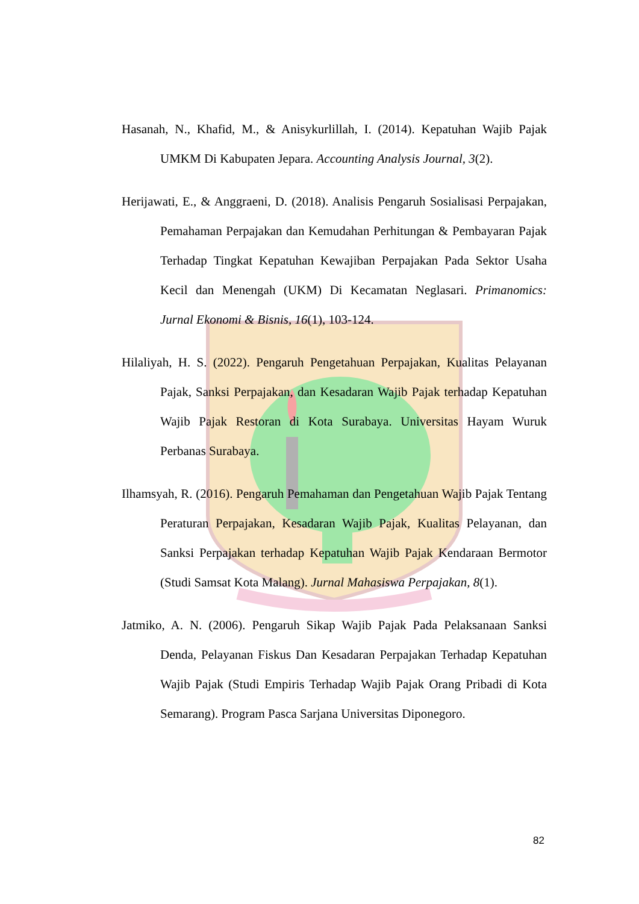Hasanah, N., Khafid, M., & Anisykurlillah, I. (2014). Kepatuhan Wajib Pajak UMKM Di Kabupaten Jepara. Accounting Analysis Journal, 3(2).
Herijawati, E., & Anggraeni, D. (2018). Analisis Pengaruh Sosialisasi Perpajakan, Pemahaman Perpajakan dan Kemudahan Perhitungan & Pembayaran Pajak Terhadap Tingkat Kepatuhan Kewajiban Perpajakan Pada Sektor Usaha Kecil dan Menengah (UKM) Di Kecamatan Neglasari. Primanomics: Jurnal Ekonomi & Bisnis, 16(1), 103-124.
Hilaliyah, H. S. (2022). Pengaruh Pengetahuan Perpajakan, Kualitas Pelayanan Pajak, Sanksi Perpajakan, dan Kesadaran Wajib Pajak terhadap Kepatuhan Wajib Pajak Restoran di Kota Surabaya. Universitas Hayam Wuruk Perbanas Surabaya.
Ilhamsyah, R. (2016). Pengaruh Pemahaman dan Pengetahuan Wajib Pajak Tentang Peraturan Perpajakan, Kesadaran Wajib Pajak, Kualitas Pelayanan, dan Sanksi Perpajakan terhadap Kepatuhan Wajib Pajak Kendaraan Bermotor (Studi Samsat Kota Malang). Jurnal Mahasiswa Perpajakan, 8(1).
Jatmiko, A. N. (2006). Pengaruh Sikap Wajib Pajak Pada Pelaksanaan Sanksi Denda, Pelayanan Fiskus Dan Kesadaran Perpajakan Terhadap Kepatuhan Wajib Pajak (Studi Empiris Terhadap Wajib Pajak Orang Pribadi di Kota Semarang). Program Pasca Sarjana Universitas Diponegoro.
82